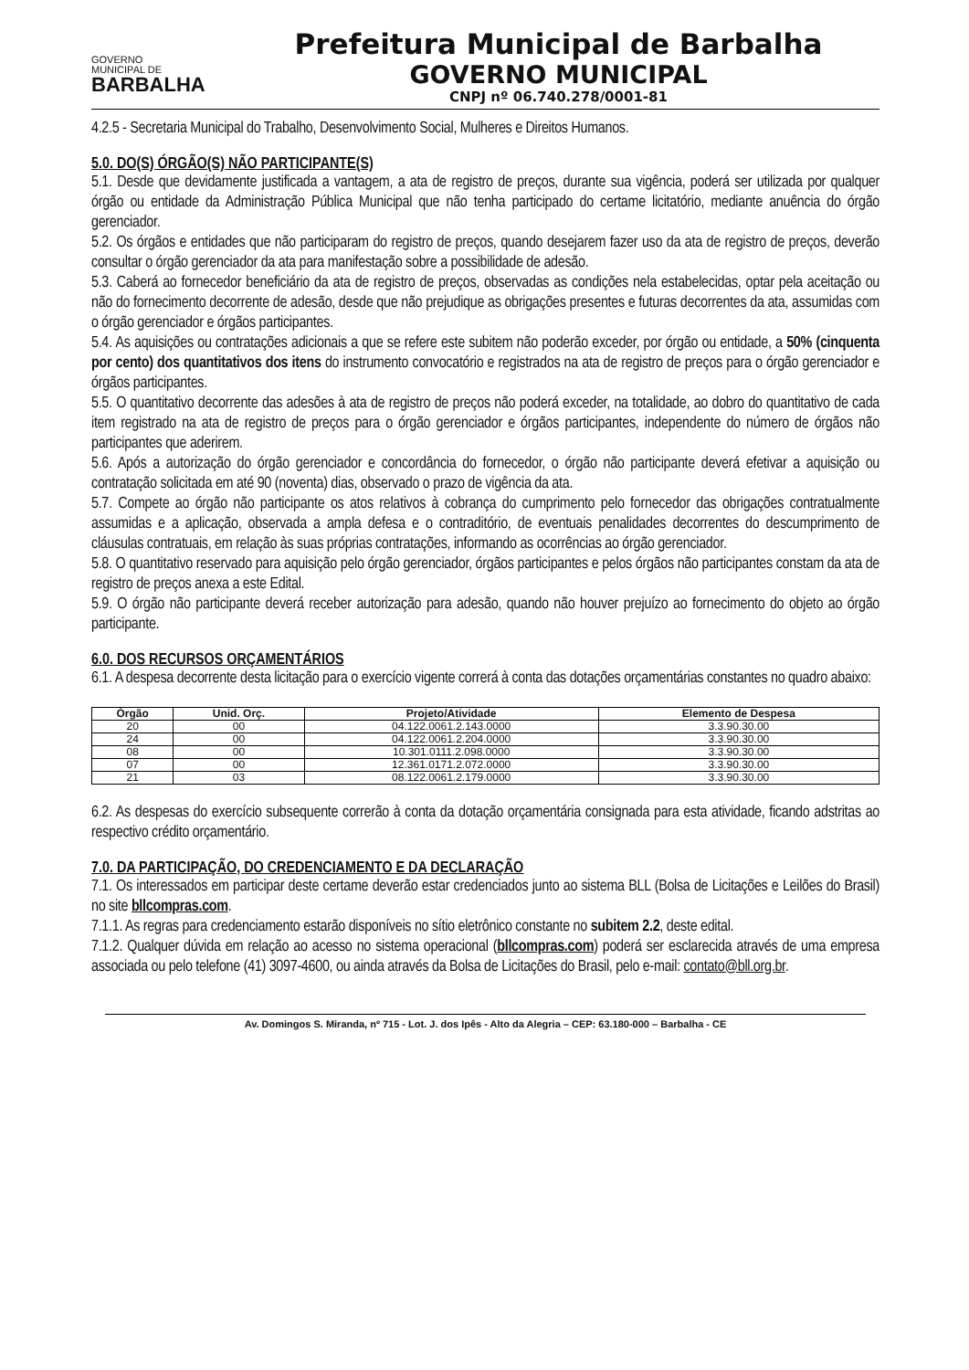GOVERNO
MUNICIPAL DE
BARBALHA
Prefeitura Municipal de Barbalha
GOVERNO MUNICIPAL
CNPJ nº 06.740.278/0001-81
4.2.5 - Secretaria Municipal do Trabalho, Desenvolvimento Social, Mulheres e Direitos Humanos.
5.0. DO(S) ÓRGÃO(S) NÃO PARTICIPANTE(S)
5.1. Desde que devidamente justificada a vantagem, a ata de registro de preços, durante sua vigência, poderá ser utilizada por qualquer órgão ou entidade da Administração Pública Municipal que não tenha participado do certame licitatório, mediante anuência do órgão gerenciador.
5.2. Os órgãos e entidades que não participaram do registro de preços, quando desejarem fazer uso da ata de registro de preços, deverão consultar o órgão gerenciador da ata para manifestação sobre a possibilidade de adesão.
5.3. Caberá ao fornecedor beneficiário da ata de registro de preços, observadas as condições nela estabelecidas, optar pela aceitação ou não do fornecimento decorrente de adesão, desde que não prejudique as obrigações presentes e futuras decorrentes da ata, assumidas com o órgão gerenciador e órgãos participantes.
5.4. As aquisições ou contratações adicionais a que se refere este subitem não poderão exceder, por órgão ou entidade, a 50% (cinquenta por cento) dos quantitativos dos itens do instrumento convocatório e registrados na ata de registro de preços para o órgão gerenciador e órgãos participantes.
5.5. O quantitativo decorrente das adesões à ata de registro de preços não poderá exceder, na totalidade, ao dobro do quantitativo de cada item registrado na ata de registro de preços para o órgão gerenciador e órgãos participantes, independente do número de órgãos não participantes que aderirem.
5.6. Após a autorização do órgão gerenciador e concordância do fornecedor, o órgão não participante deverá efetivar a aquisição ou contratação solicitada em até 90 (noventa) dias, observado o prazo de vigência da ata.
5.7. Compete ao órgão não participante os atos relativos à cobrança do cumprimento pelo fornecedor das obrigações contratualmente assumidas e a aplicação, observada a ampla defesa e o contraditório, de eventuais penalidades decorrentes do descumprimento de cláusulas contratuais, em relação às suas próprias contratações, informando as ocorrências ao órgão gerenciador.
5.8. O quantitativo reservado para aquisição pelo órgão gerenciador, órgãos participantes e pelos órgãos não participantes constam da ata de registro de preços anexa a este Edital.
5.9. O órgão não participante deverá receber autorização para adesão, quando não houver prejuízo ao fornecimento do objeto ao órgão participante.
6.0. DOS RECURSOS ORÇAMENTÁRIOS
6.1. A despesa decorrente desta licitação para o exercício vigente correrá à conta das dotações orçamentárias constantes no quadro abaixo:
| Órgão | Unid. Orç. | Projeto/Atividade | Elemento de Despesa |
| --- | --- | --- | --- |
| 20 | 00 | 04.122.0061.2.143.0000 | 3.3.90.30.00 |
| 24 | 00 | 04.122.0061.2.204.0000 | 3.3.90.30.00 |
| 08 | 00 | 10.301.0111.2.098.0000 | 3.3.90.30.00 |
| 07 | 00 | 12.361.0171.2.072.0000 | 3.3.90.30.00 |
| 21 | 03 | 08.122.0061.2.179.0000 | 3.3.90.30.00 |
6.2. As despesas do exercício subsequente correrão à conta da dotação orçamentária consignada para esta atividade, ficando adstritas ao respectivo crédito orçamentário.
7.0. DA PARTICIPAÇÃO, DO CREDENCIAMENTO E DA DECLARAÇÃO
7.1. Os interessados em participar deste certame deverão estar credenciados junto ao sistema BLL (Bolsa de Licitações e Leilões do Brasil) no site bllcompras.com.
7.1.1. As regras para credenciamento estarão disponíveis no sítio eletrônico constante no subitem 2.2, deste edital.
7.1.2. Qualquer dúvida em relação ao acesso no sistema operacional (bllcompras.com) poderá ser esclarecida através de uma empresa associada ou pelo telefone (41) 3097-4600, ou ainda através da Bolsa de Licitações do Brasil, pelo e-mail: contato@bll.org.br.
Av. Domingos S. Miranda, nº 715 - Lot. J. dos Ipês - Alto da Alegria – CEP: 63.180-000 – Barbalha - CE